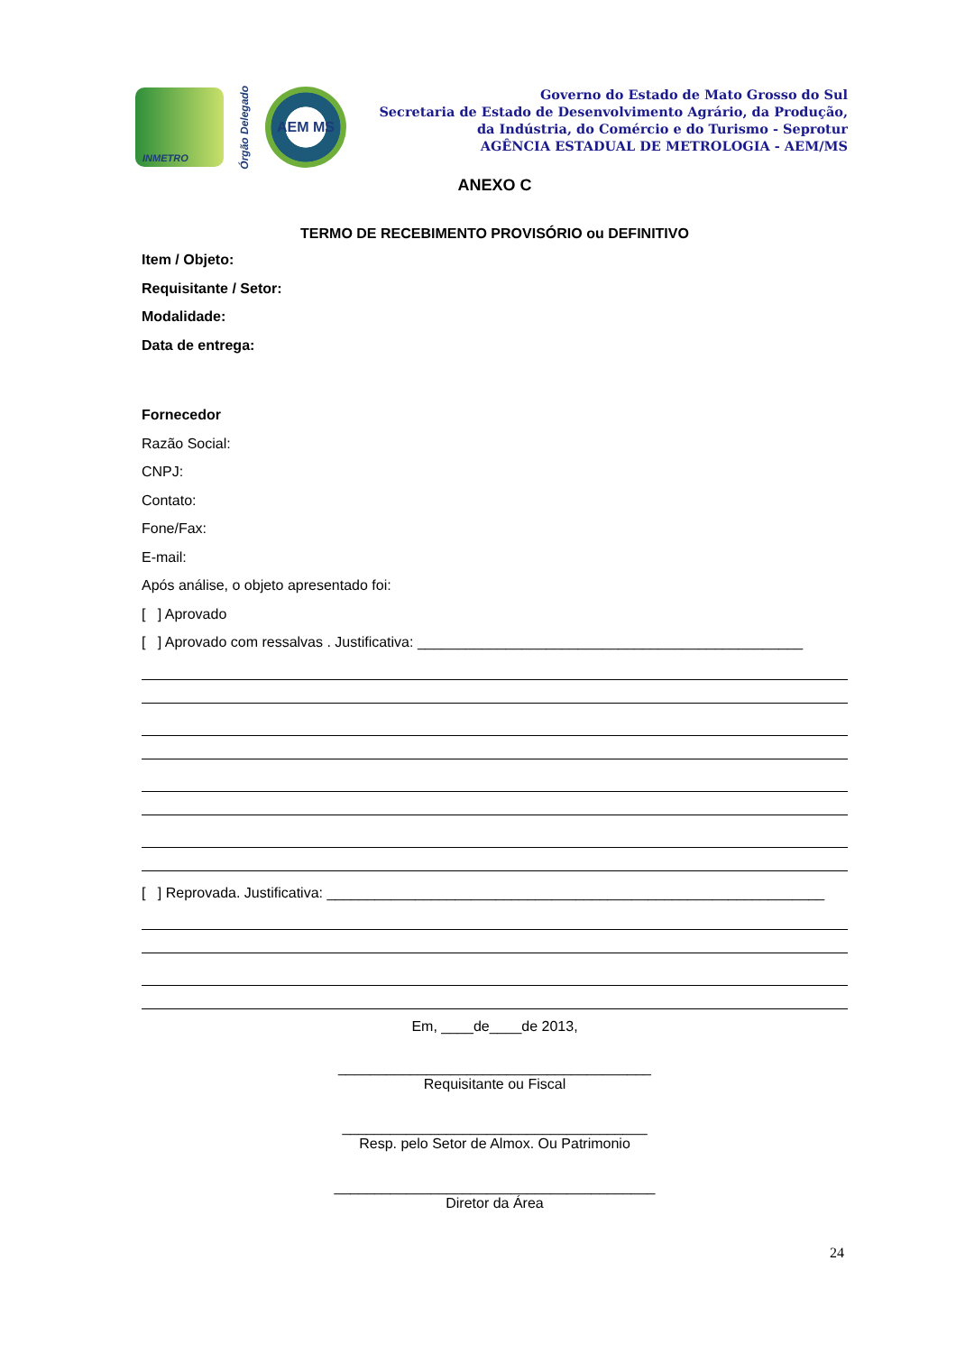INMETRO
Órgão Delegado
AEM MS
Governo do Estado de Mato Grosso do Sul
Secretaria de Estado de Desenvolvimento Agrário, da Produção,
da Indústria, do Comércio e do Turismo - Seprotur
AGÊNCIA ESTADUAL DE METROLOGIA - AEM/MS
ANEXO C
TERMO DE RECEBIMENTO PROVISÓRIO ou DEFINITIVO
Item / Objeto:
Requisitante / Setor:
Modalidade:
Data de entrega:
Fornecedor
Razão Social:
CNPJ:
Contato:
Fone/Fax:
E-mail:
Após análise, o objeto apresentado foi:
[ ] Aprovado
[ ] Aprovado com ressalvas . Justificativa: ________________________________________________
[ ] Reprovada. Justificativa: ______________________________________________________________
Em, ____de____de 2013,
_______________________________________
Requisitante ou Fiscal
______________________________________
Resp. pelo Setor de Almox. Ou Patrimonio
________________________________________
Diretor da Área
24